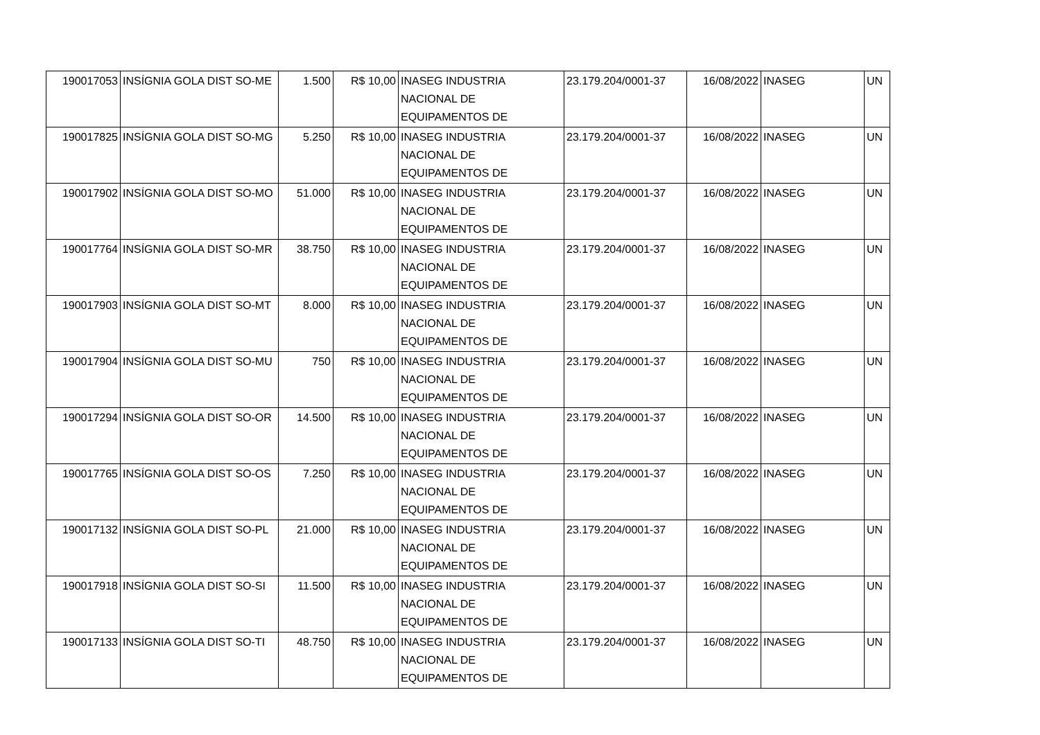| 190017053 | INSÍGNIA GOLA DIST SO-ME | 1.500 | R$ 10,00 | INASEG INDUSTRIA NACIONAL DE EQUIPAMENTOS DE | 23.179.204/0001-37 | 16/08/2022 | INASEG | UN |
| 190017825 | INSÍGNIA GOLA DIST SO-MG | 5.250 | R$ 10,00 | INASEG INDUSTRIA NACIONAL DE EQUIPAMENTOS DE | 23.179.204/0001-37 | 16/08/2022 | INASEG | UN |
| 190017902 | INSÍGNIA GOLA DIST SO-MO | 51.000 | R$ 10,00 | INASEG INDUSTRIA NACIONAL DE EQUIPAMENTOS DE | 23.179.204/0001-37 | 16/08/2022 | INASEG | UN |
| 190017764 | INSÍGNIA GOLA DIST SO-MR | 38.750 | R$ 10,00 | INASEG INDUSTRIA NACIONAL DE EQUIPAMENTOS DE | 23.179.204/0001-37 | 16/08/2022 | INASEG | UN |
| 190017903 | INSÍGNIA GOLA DIST SO-MT | 8.000 | R$ 10,00 | INASEG INDUSTRIA NACIONAL DE EQUIPAMENTOS DE | 23.179.204/0001-37 | 16/08/2022 | INASEG | UN |
| 190017904 | INSÍGNIA GOLA DIST SO-MU | 750 | R$ 10,00 | INASEG INDUSTRIA NACIONAL DE EQUIPAMENTOS DE | 23.179.204/0001-37 | 16/08/2022 | INASEG | UN |
| 190017294 | INSÍGNIA GOLA DIST SO-OR | 14.500 | R$ 10,00 | INASEG INDUSTRIA NACIONAL DE EQUIPAMENTOS DE | 23.179.204/0001-37 | 16/08/2022 | INASEG | UN |
| 190017765 | INSÍGNIA GOLA DIST SO-OS | 7.250 | R$ 10,00 | INASEG INDUSTRIA NACIONAL DE EQUIPAMENTOS DE | 23.179.204/0001-37 | 16/08/2022 | INASEG | UN |
| 190017132 | INSÍGNIA GOLA DIST SO-PL | 21.000 | R$ 10,00 | INASEG INDUSTRIA NACIONAL DE EQUIPAMENTOS DE | 23.179.204/0001-37 | 16/08/2022 | INASEG | UN |
| 190017918 | INSÍGNIA GOLA DIST SO-SI | 11.500 | R$ 10,00 | INASEG INDUSTRIA NACIONAL DE EQUIPAMENTOS DE | 23.179.204/0001-37 | 16/08/2022 | INASEG | UN |
| 190017133 | INSÍGNIA GOLA DIST SO-TI | 48.750 | R$ 10,00 | INASEG INDUSTRIA NACIONAL DE EQUIPAMENTOS DE | 23.179.204/0001-37 | 16/08/2022 | INASEG | UN |